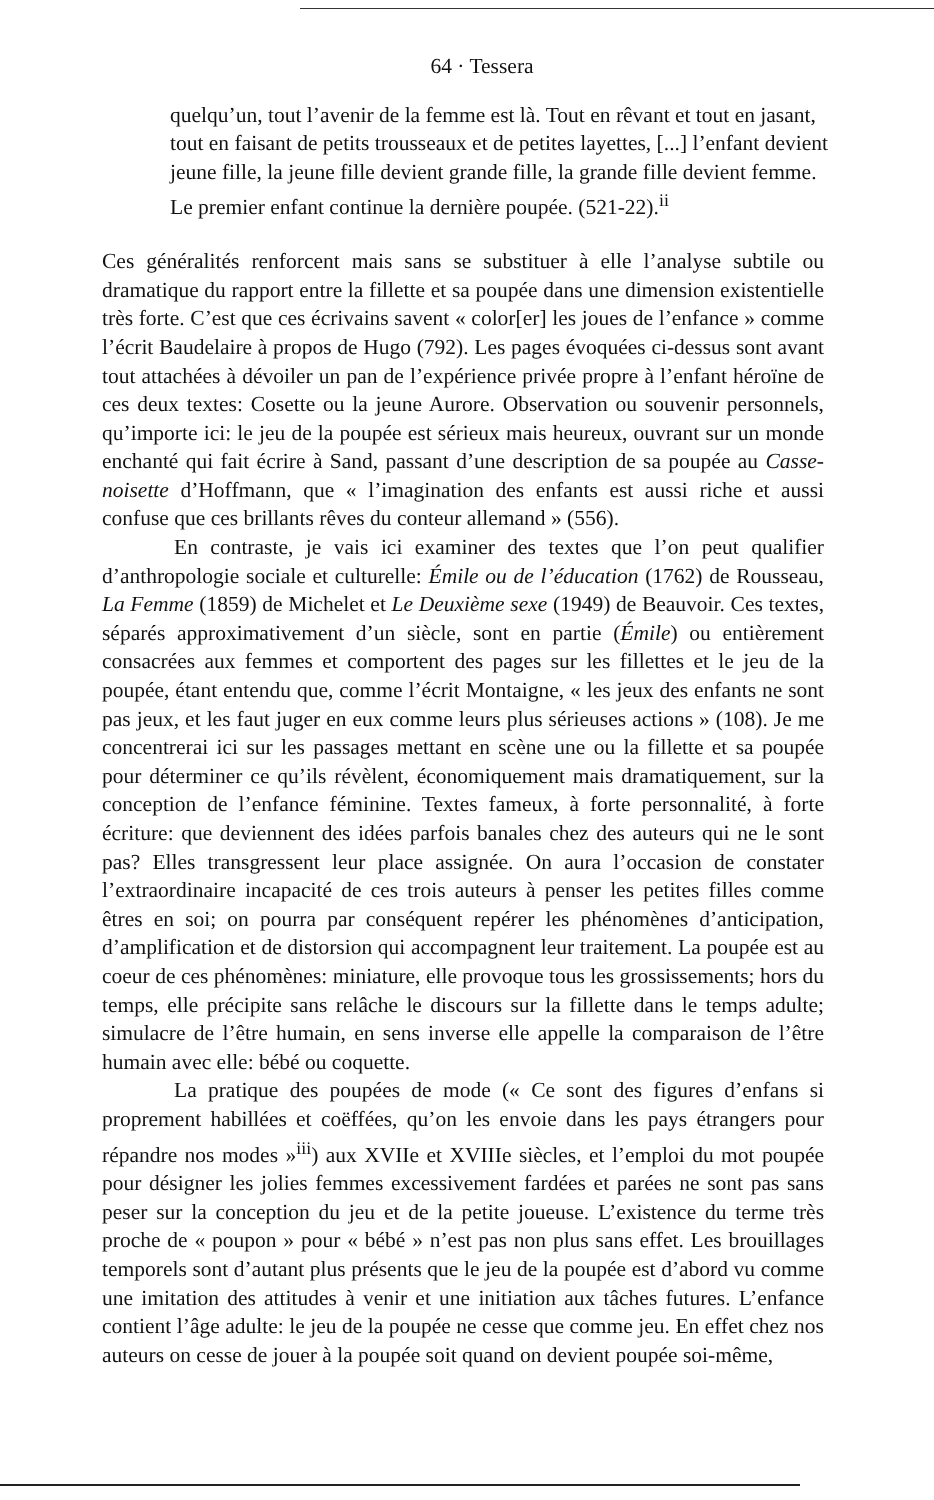64 · Tessera
quelqu’un, tout l’avenir de la femme est là. Tout en rêvant et tout en jasant, tout en faisant de petits trousseaux et de petites layettes, [...] l’enfant devient jeune fille, la jeune fille devient grande fille, la grande fille devient femme. Le premier enfant continue la dernière poupée. (521-22).<sup>ii</sup>
Ces généralités renforcent mais sans se substituer à elle l’analyse subtile ou dramatique du rapport entre la fillette et sa poupée dans une dimension existentielle très forte. C’est que ces écrivains savent « color[er] les joues de l’enfance » comme l’écrit Baudelaire à propos de Hugo (792). Les pages évoquées ci-dessus sont avant tout attachées à dévoiler un pan de l’expérience privée propre à l’enfant héroïne de ces deux textes: Cosette ou la jeune Aurore. Observation ou souvenir personnels, qu’importe ici: le jeu de la poupée est sérieux mais heureux, ouvrant sur un monde enchanté qui fait écrire à Sand, passant d’une description de sa poupée au Casse-noisette d’Hoffmann, que « l’imagination des enfants est aussi riche et aussi confuse que ces brillants rêves du conteur allemand » (556).
En contraste, je vais ici examiner des textes que l’on peut qualifier d’anthropologie sociale et culturelle: Émile ou de l’éducation (1762) de Rousseau, La Femme (1859) de Michelet et Le Deuxième sexe (1949) de Beauvoir. Ces textes, séparés approximativement d’un siècle, sont en partie (Émile) ou entièrement consacrées aux femmes et comportent des pages sur les fillettes et le jeu de la poupée, étant entendu que, comme l’écrit Montaigne, « les jeux des enfants ne sont pas jeux, et les faut juger en eux comme leurs plus sérieuses actions » (108). Je me concentrerai ici sur les passages mettant en scène une ou la fillette et sa poupée pour déterminer ce qu’ils révèlent, économiquement mais dramatiquement, sur la conception de l’enfance féminine. Textes fameux, à forte personnalité, à forte écriture: que deviennent des idées parfois banales chez des auteurs qui ne le sont pas? Elles transgressent leur place assignée. On aura l’occasion de constater l’extraordinaire incapacité de ces trois auteurs à penser les petites filles comme êtres en soi; on pourra par conséquent repérer les phénomènes d’anticipation, d’amplification et de distorsion qui accompagnent leur traitement. La poupée est au coeur de ces phénomènes: miniature, elle provoque tous les grossissements; hors du temps, elle précipite sans relâche le discours sur la fillette dans le temps adulte; simulacre de l’être humain, en sens inverse elle appelle la comparaison de l’être humain avec elle: bébé ou coquette.
La pratique des poupées de mode (« Ce sont des figures d’enfans si proprement habillées et coëffées, qu’on les envoie dans les pays étrangers pour répandre nos modes »<sup>iii</sup>) aux XVIIe et XVIIIe siècles, et l’emploi du mot poupée pour désigner les jolies femmes excessivement fardées et parées ne sont pas sans peser sur la conception du jeu et de la petite joueuse. L’existence du terme très proche de « poupon » pour « bébé » n’est pas non plus sans effet. Les brouillages temporels sont d’autant plus présents que le jeu de la poupée est d’abord vu comme une imitation des attitudes à venir et une initiation aux tâches futures. L’enfance contient l’âge adulte: le jeu de la poupée ne cesse que comme jeu. En effet chez nos auteurs on cesse de jouer à la poupée soit quand on devient poupée soi-même,